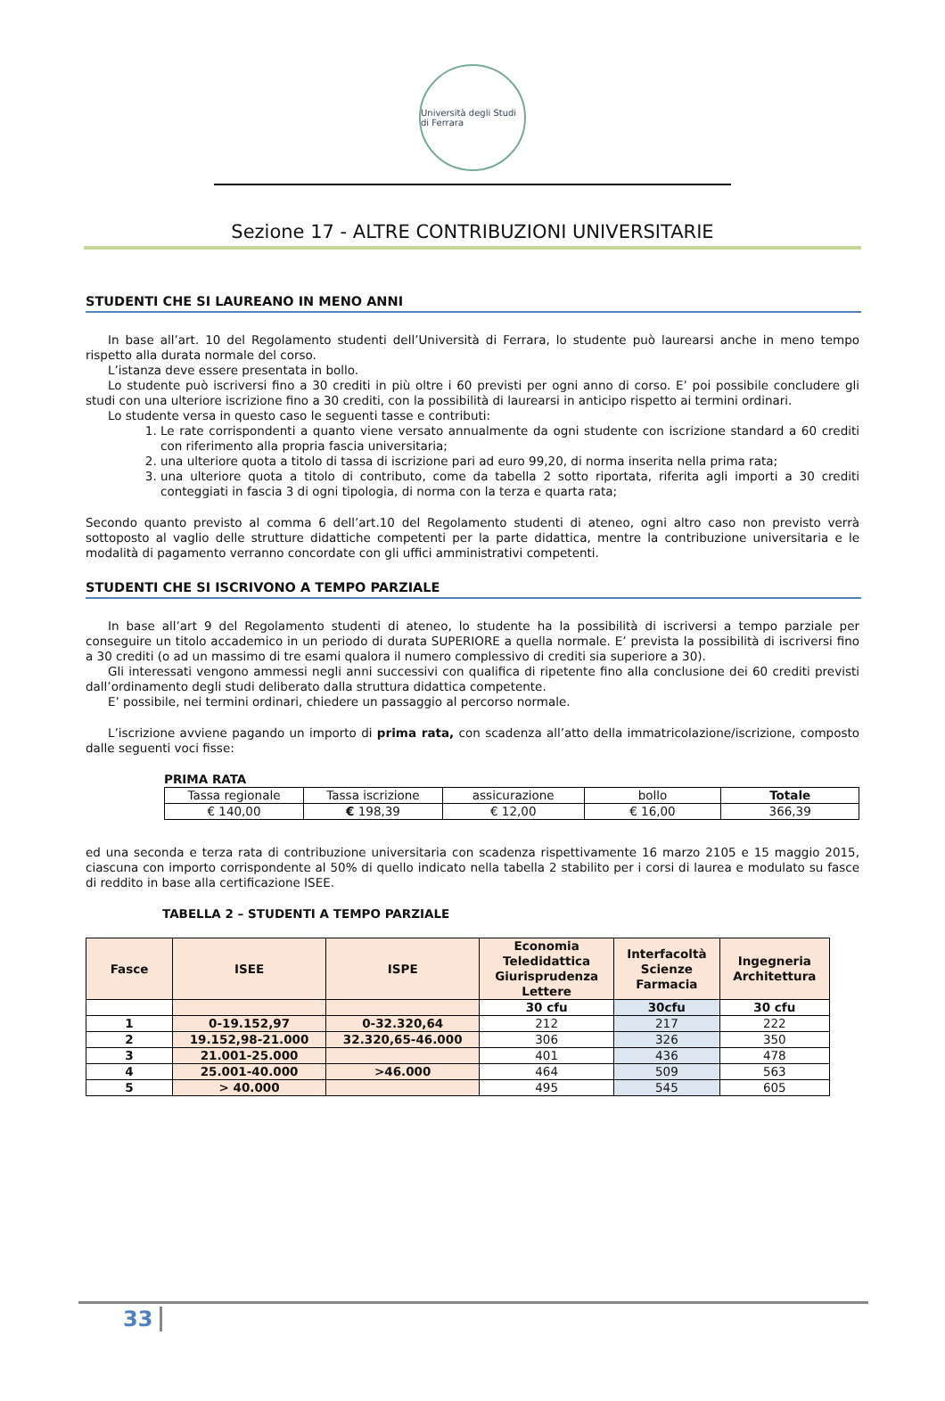Università degli Studi di Ferrara
Sezione 17 - ALTRE CONTRIBUZIONI UNIVERSITARIE
STUDENTI CHE SI LAUREANO IN MENO ANNI
In base all’art. 10 del Regolamento studenti dell’Università di Ferrara, lo studente può laurearsi anche in meno tempo rispetto alla durata normale del corso.
L’istanza deve essere presentata in bollo.
Lo studente può iscriversi fino a 30 crediti in più oltre i 60 previsti per ogni anno di corso. E’ poi possibile concludere gli studi con una ulteriore iscrizione fino a 30 crediti, con la possibilità di laurearsi in anticipo rispetto ai termini ordinari.
Lo studente versa in questo caso le seguenti tasse e contributi:
1. Le rate corrispondenti a quanto viene versato annualmente da ogni studente con iscrizione standard a 60 crediti con riferimento alla propria fascia universitaria;
2. una ulteriore quota a titolo di tassa di iscrizione pari ad euro 99,20, di norma inserita nella prima rata;
3. una ulteriore quota a titolo di contributo, come da tabella 2 sotto riportata, riferita agli importi a 30 crediti conteggiati in fascia 3 di ogni tipologia, di norma con la terza e quarta rata;
Secondo quanto previsto al comma 6 dell’art.10 del Regolamento studenti di ateneo, ogni altro caso non previsto verrà sottoposto al vaglio delle strutture didattiche competenti per la parte didattica, mentre la contribuzione universitaria e le modalità di pagamento verranno concordate con gli uffici amministrativi competenti.
STUDENTI CHE SI ISCRIVONO A TEMPO PARZIALE
In base all’art 9 del Regolamento studenti di ateneo, lo studente ha la possibilità di iscriversi a tempo parziale per conseguire un titolo accademico in un periodo di durata SUPERIORE a quella normale. E’ prevista la possibilità di iscriversi fino a 30 crediti (o ad un massimo di tre esami qualora il numero complessivo di crediti sia superiore a 30).
Gli interessati vengono ammessi negli anni successivi con qualifica di ripetente fino alla conclusione dei 60 crediti previsti dall’ordinamento degli studi deliberato dalla struttura didattica competente.
E’ possibile, nei termini ordinari, chiedere un passaggio al percorso normale.
L’iscrizione avviene pagando un importo di prima rata, con scadenza all’atto della immatricolazione/iscrizione, composto dalle seguenti voci fisse:
PRIMA RATA
| Tassa regionale | Tassa iscrizione | assicurazione | bollo | Totale |
| € 140,00 | € 198,39 | € 12,00 | € 16,00 | 366,39 |
ed una seconda e terza rata di contribuzione universitaria con scadenza rispettivamente 16 marzo 2105 e 15 maggio 2015, ciascuna con importo corrispondente al 50% di quello indicato nella tabella 2 stabilito per i corsi di laurea e modulato su fasce di reddito in base alla certificazione ISEE.
TABELLA 2 – STUDENTI A TEMPO PARZIALE
| Fasce | ISEE | ISPE | Economia Teledidattica Giurisprudenza Lettere | Interfacoltà Scienze Farmacia | Ingegneria Architettura |
| --- | --- | --- | --- | --- | --- |
| | | | 30 cfu | 30cfu | 30 cfu |
| 1 | 0-19.152,97 | 0-32.320,64 | 212 | 217 | 222 |
| 2 | 19.152,98-21.000 | 32.320,65-46.000 | 306 | 326 | 350 |
| 3 | 21.001-25.000 | | 401 | 436 | 478 |
| 4 | 25.001-40.000 | >46.000 | 464 | 509 | 563 |
| 5 | > 40.000 | | 495 | 545 | 605 |
33